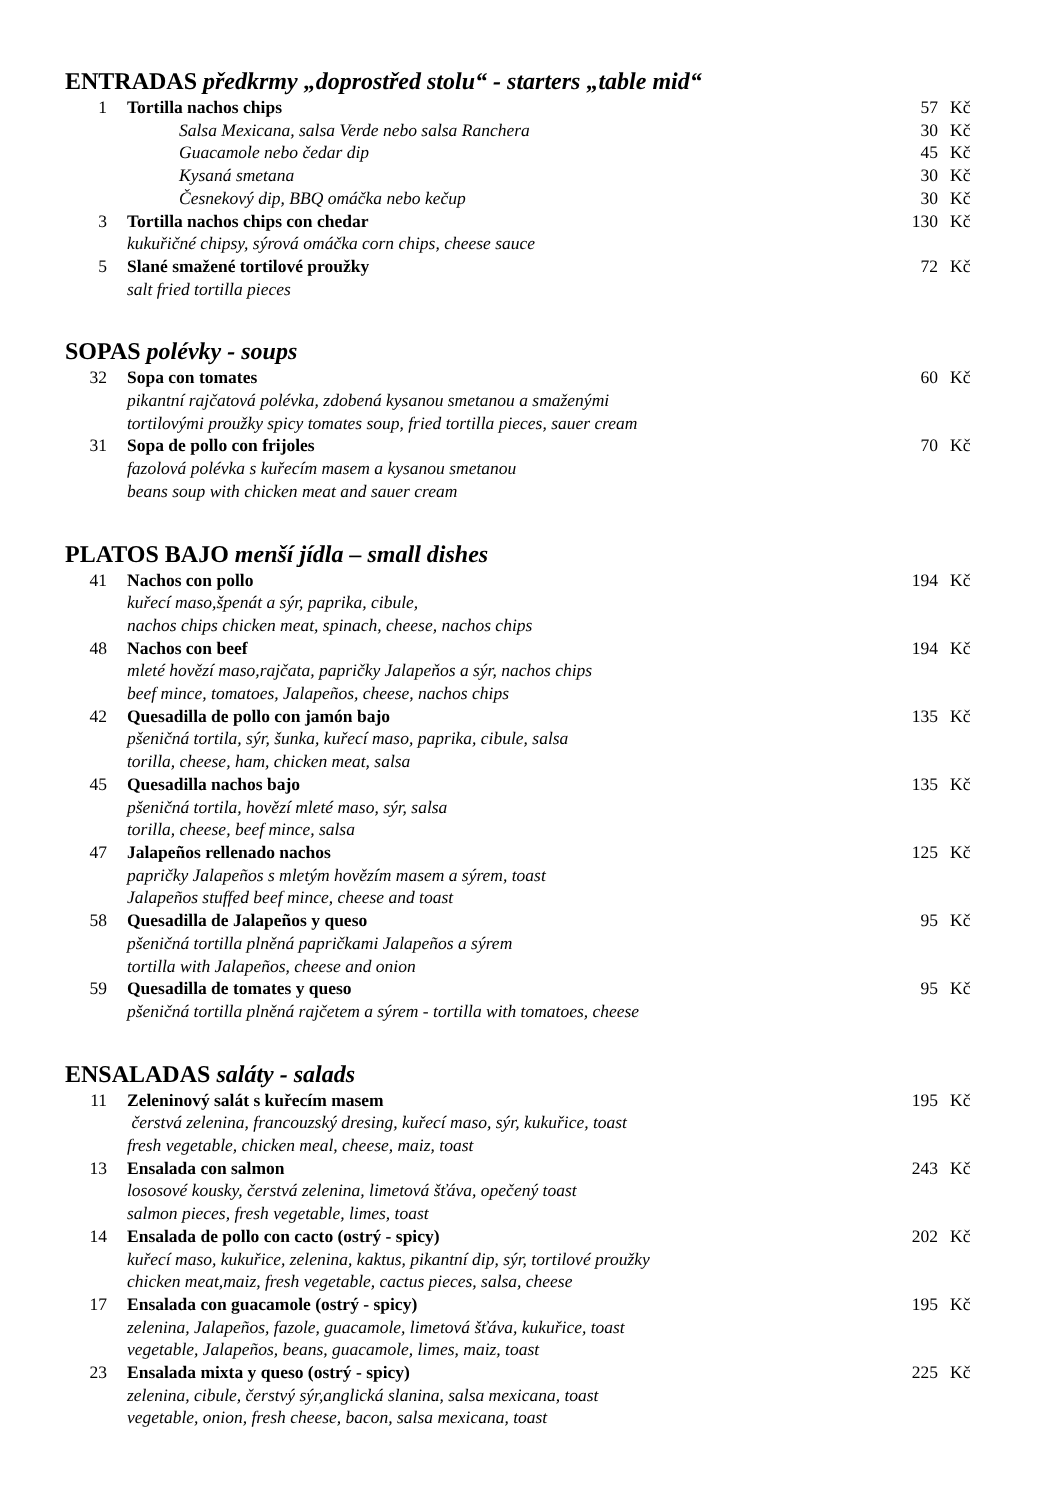ENTRADAS předkrmy „doprostřed stolu“ - starters „table mid“
| 1 | Tortilla nachos chips | 57 | Kč |
| | Salsa Mexicana, salsa Verde nebo salsa Ranchera | 30 | Kč |
| | Guacamole nebo čedar dip | 45 | Kč |
| | Kysaná smetana | 30 | Kč |
| | Česnekový dip, BBQ omáčka nebo kečup | 30 | Kč |
| 3 | Tortilla nachos chips con chedar | 130 | Kč |
| | kukuřičné chipsy, sýrová omáčka corn chips, cheese sauce | | |
| 5 | Slané smažené tortilové proužky | 72 | Kč |
| | salt fried tortilla pieces | | |
SOPAS polévky - soups
| 32 | Sopa con tomates | 60 | Kč |
| | pikantní rajčatová polévka, zdobená kysanou smetanou a smaženými tortilovými proužky spicy tomates soup, fried tortilla pieces, sauer cream | | |
| 31 | Sopa de pollo con frijoles | 70 | Kč |
| | fazolová polévka s kuřecím masem a kysanou smetanou beans soup with chicken meat and sauer cream | | |
PLATOS BAJO menší jídla – small dishes
| 41 | Nachos con pollo | 194 | Kč |
| | kuřecí maso,špenát a sýr, paprika, cibule, nachos chips chicken meat, spinach, cheese, nachos chips | | |
| 48 | Nachos con beef | 194 | Kč |
| | mleté hovězí maso,rajčata, papričky Jalapeňos a sýr, nachos chips beef mince, tomatoes, Jalapeños, cheese, nachos chips | | |
| 42 | Quesadilla de pollo con jamón bajo | 135 | Kč |
| | pšeničná tortila, sýr, šunka, kuřecí maso, paprika, cibule, salsa torilla, cheese, ham, chicken meat, salsa | | |
| 45 | Quesadilla nachos bajo | 135 | Kč |
| | pšeničná tortila, hovězí mleté maso, sýr, salsa torilla, cheese, beef mince, salsa | | |
| 47 | Jalapeños rellenado nachos | 125 | Kč |
| | papričky Jalapeños s mletým hovězím masem a sýrem, toast Jalapeños stuffed beef mince, cheese and toast | | |
| 58 | Quesadilla de Jalapeños y queso | 95 | Kč |
| | pšeničná tortilla plněná papričkami Jalapeños a sýrem tortilla with Jalapeños, cheese and onion | | |
| 59 | Quesadilla de tomates y queso | 95 | Kč |
| | pšeničná tortilla plněná rajčetem a sýrem - tortilla with tomatoes, cheese | | |
ENSALADAS saláty - salads
| 11 | Zeleninový salát s kuřecím masem | 195 | Kč |
| | čerstvá zelenina, francouzský dresing, kuřecí maso, sýr, kukuřice, toast fresh vegetable, chicken meal, cheese, maiz, toast | | |
| 13 | Ensalada con salmon | 243 | Kč |
| | lososové kousky, čerstvá zelenina, limetová šťáva, opečený toast salmon pieces, fresh vegetable, limes, toast | | |
| 14 | Ensalada de pollo con cacto (ostrý - spicy) | 202 | Kč |
| | kuřecí maso, kukuřice, zelenina, kaktus, pikantní dip, sýr, tortilové proužky chicken meat,maiz, fresh vegetable, cactus pieces, salsa, cheese | | |
| 17 | Ensalada con guacamole (ostrý - spicy) | 195 | Kč |
| | zelenina, Jalapeños, fazole, guacamole, limetová šťáva, kukuřice, toast vegetable, Jalapeños, beans, guacamole, limes, maiz, toast | | |
| 23 | Ensalada mixta y queso (ostrý - spicy) | 225 | Kč |
| | zelenina, cibule, čerstvý sýr,anglická slanina, salsa mexicana, toast vegetable, onion, fresh cheese, bacon, salsa mexicana, toast | | |